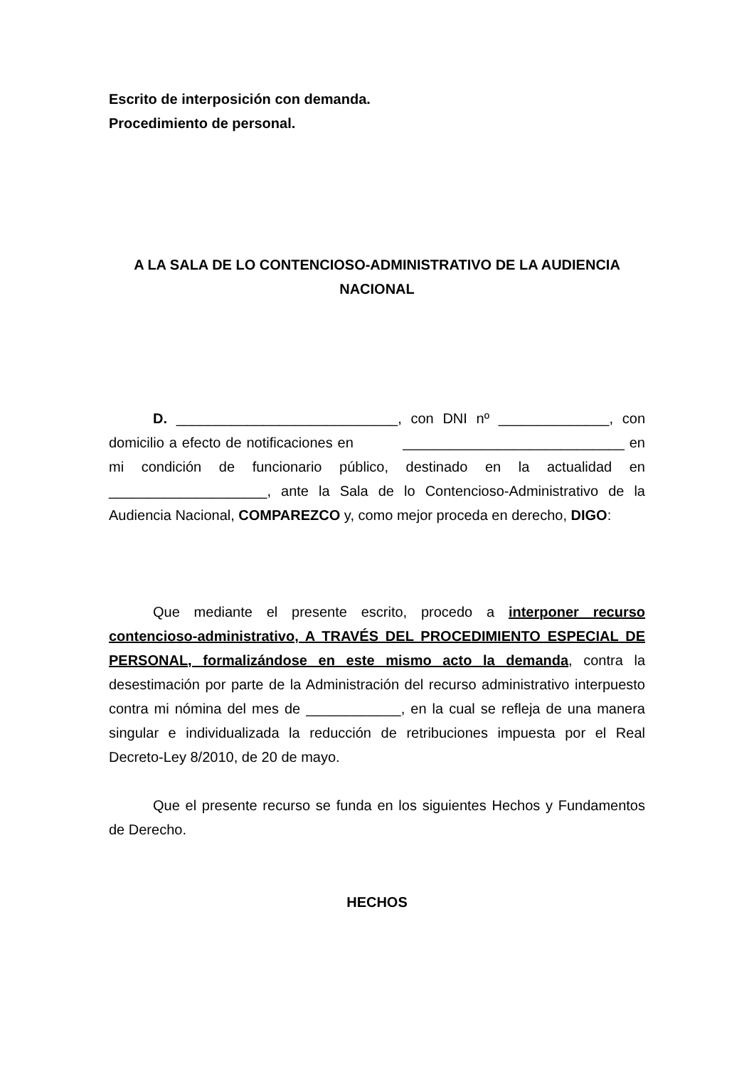Escrito de interposición con demanda.
Procedimiento de personal.
A LA SALA DE LO CONTENCIOSO-ADMINISTRATIVO DE LA AUDIENCIA NACIONAL
D. ____________________________, con DNI nº ______________, con domicilio a efecto de notificaciones en ____________________________ en mi condición de funcionario público, destinado en la actualidad en ____________________, ante la Sala de lo Contencioso-Administrativo de la Audiencia Nacional, COMPAREZCO y, como mejor proceda en derecho, DIGO:
Que mediante el presente escrito, procedo a interponer recurso contencioso-administrativo, A TRAVÉS DEL PROCEDIMIENTO ESPECIAL DE PERSONAL, formalizándose en este mismo acto la demanda, contra la desestimación por parte de la Administración del recurso administrativo interpuesto contra mi nómina del mes de ____________, en la cual se refleja de una manera singular e individualizada la reducción de retribuciones impuesta por el Real Decreto-Ley 8/2010, de 20 de mayo.
Que el presente recurso se funda en los siguientes Hechos y Fundamentos de Derecho.
HECHOS